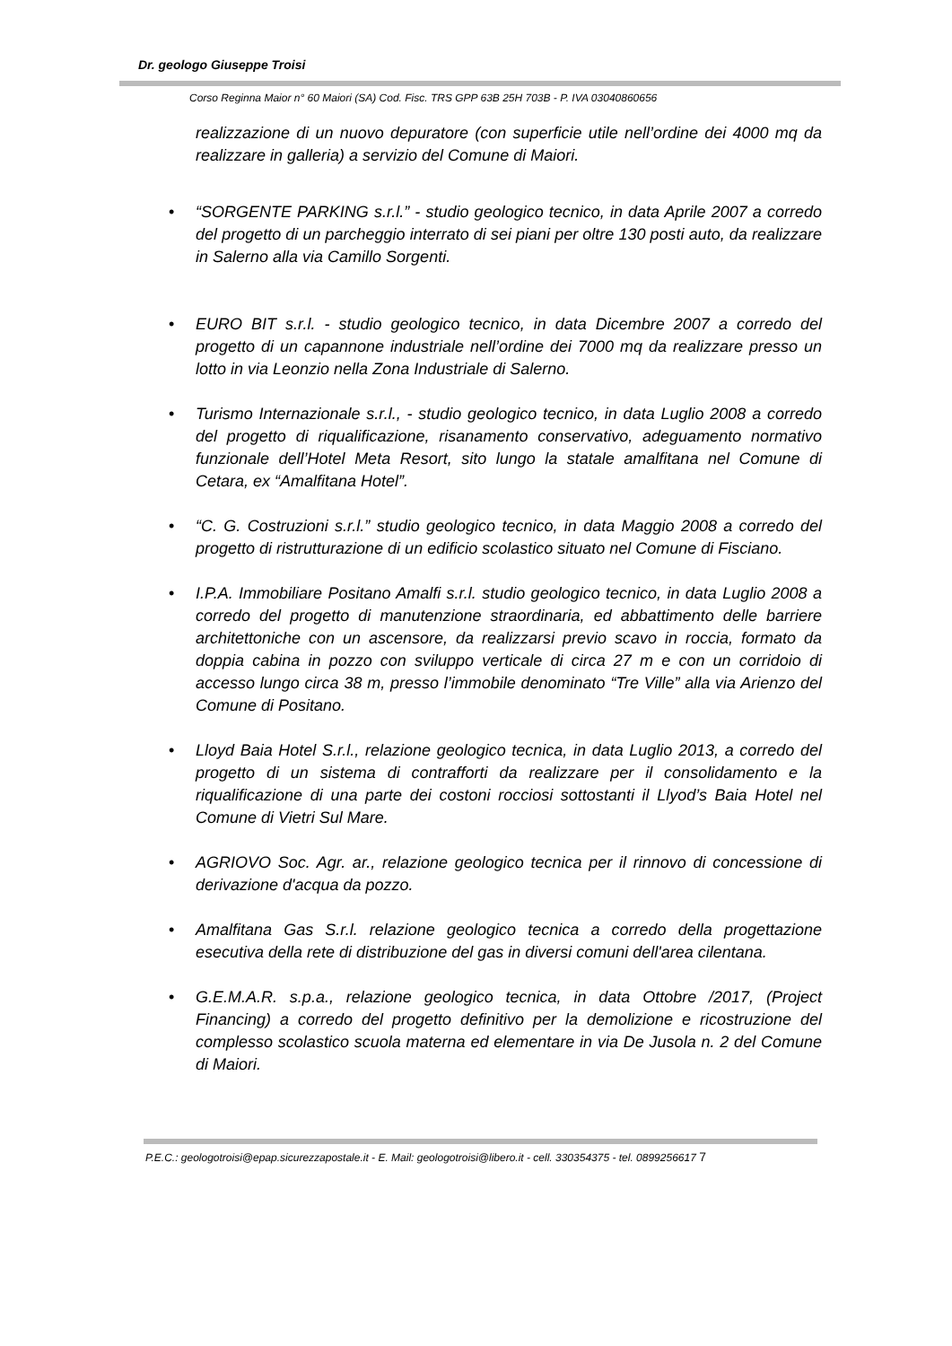Dr. geologo Giuseppe Troisi
Corso Reginna Maior n° 60 Maiori (SA) Cod. Fisc. TRS GPP 63B 25H 703B - P. IVA 03040860656
realizzazione di un nuovo depuratore (con superficie utile nell’ordine dei 4000 mq da realizzare in galleria) a servizio del Comune di Maiori.
• “SORGENTE PARKING s.r.l.” - studio geologico tecnico, in data Aprile 2007 a corredo del progetto di un parcheggio interrato di sei piani per oltre 130 posti auto, da realizzare in Salerno alla via Camillo Sorgenti.
• EURO BIT s.r.l. - studio geologico tecnico, in data Dicembre 2007 a corredo del progetto di un capannone industriale nell’ordine dei 7000 mq da realizzare presso un lotto in via Leonzio nella Zona Industriale di Salerno.
• Turismo Internazionale s.r.l., - studio geologico tecnico, in data Luglio 2008 a corredo del progetto di riqualificazione, risanamento conservativo, adeguamento normativo funzionale dell’Hotel Meta Resort, sito lungo la statale amalfitana nel Comune di Cetara, ex “Amalfitana Hotel”.
• “C. G. Costruzioni s.r.l.” studio geologico tecnico, in data Maggio 2008 a corredo del progetto di ristrutturazione di un edificio scolastico situato nel Comune di Fisciano.
• I.P.A. Immobiliare Positano Amalfi s.r.l. studio geologico tecnico, in data Luglio 2008 a corredo del progetto di manutenzione straordinaria, ed abbattimento delle barriere architettoniche con un ascensore, da realizzarsi previo scavo in roccia, formato da doppia cabina in pozzo con sviluppo verticale di circa 27 m e con un corridoio di accesso lungo circa 38 m, presso l’immobile denominato “Tre Ville” alla via Arienzo del Comune di Positano.
• Lloyd Baia Hotel S.r.l., relazione geologico tecnica, in data Luglio 2013, a corredo del progetto di un sistema di contrafforti da realizzare per il consolidamento e la riqualificazione di una parte dei costoni rocciosi sottostanti il Llyod’s Baia Hotel nel Comune di Vietri Sul Mare.
• AGRIOVO Soc. Agr. ar., relazione geologico tecnica per il rinnovo di concessione di derivazione d'acqua da pozzo.
• Amalfitana Gas S.r.l. relazione geologico tecnica a corredo della progettazione esecutiva della rete di distribuzione del gas in diversi comuni dell'area cilentana.
• G.E.M.A.R. s.p.a., relazione geologico tecnica, in data Ottobre /2017, (Project Financing) a corredo del progetto definitivo per la demolizione e ricostruzione del complesso scolastico scuola materna ed elementare in via De Jusola n. 2 del Comune di Maiori.
P.E.C.: geologotroisi@epap.sicurezzapostale.it - E. Mail: geologotroisi@libero.it - cell. 330354375 - tel. 0899256617 7